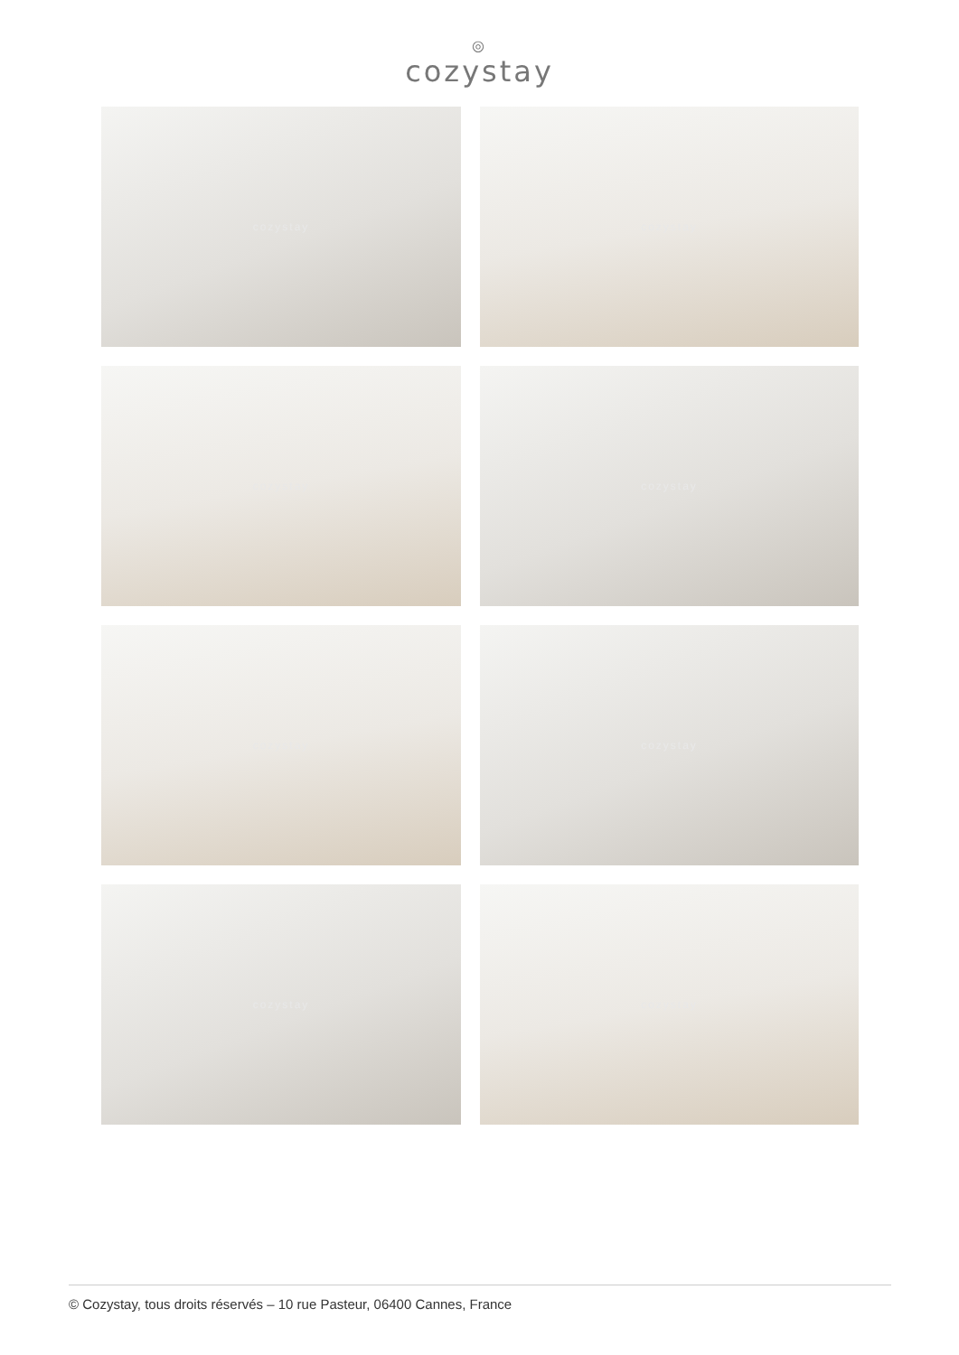◎
cozystay
cozystay
cozystay
cozystay
cozystay
cozystay
cozystay
cozystay
cozystay
© Cozystay, tous droits réservés – 10 rue Pasteur, 06400 Cannes, France